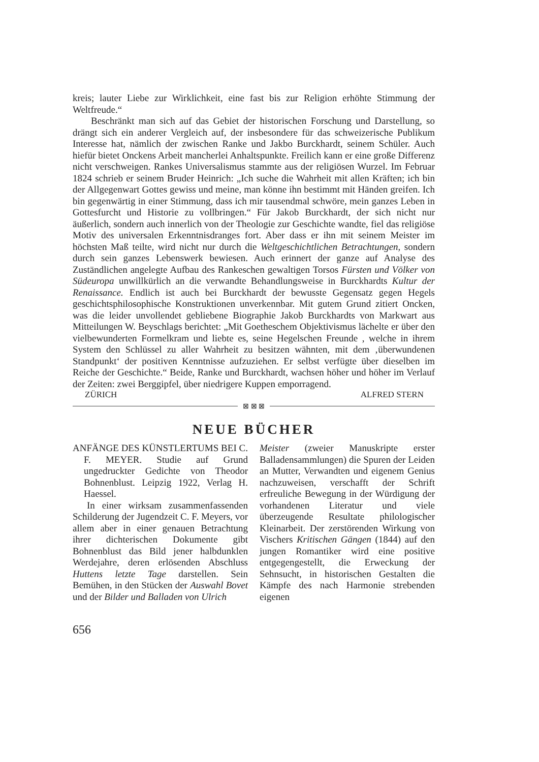kreis; lauter Liebe zur Wirklichkeit, eine fast bis zur Religion erhöhte Stimmung der Weltfreude.“
Beschränkt man sich auf das Gebiet der historischen Forschung und Darstellung, so drängt sich ein anderer Vergleich auf, der insbesondere für das schweizerische Publikum Interesse hat, nämlich der zwischen Ranke und Jakbo Burckhardt, seinem Schüler. Auch hiefür bietet Onckens Arbeit mancherlei Anhaltspunkte. Freilich kann er eine große Differenz nicht verschweigen. Rankes Universalismus stammte aus der religiösen Wurzel. Im Februar 1824 schrieb er seinem Bruder Heinrich: „Ich suche die Wahrheit mit allen Kräften; ich bin der Allgegenwart Gottes gewiss und meine, man könne ihn bestimmt mit Händen greifen. Ich bin gegenwärtig in einer Stimmung, dass ich mir tausendmal schwöre, mein ganzes Leben in Gottesfurcht und Historie zu vollbringen.“ Für Jakob Burckhardt, der sich nicht nur äußerlich, sondern auch innerlich von der Theologie zur Geschichte wandte, fiel das religiöse Motiv des universalen Erkenntnisdranges fort. Aber dass er ihn mit seinem Meister im höchsten Maß teilte, wird nicht nur durch die Weltgeschichtlichen Betrachtungen, sondern durch sein ganzes Lebenswerk bewiesen. Auch erinnert der ganze auf Analyse des Zuständlichen angelegte Aufbau des Rankeschen gewaltigen Torsos Fürsten und Völker von Südeuropa unwillkürlich an die verwandte Behandlungsweise in Burckhardts Kultur der Renaissance. Endlich ist auch bei Burckhardt der bewusste Gegensatz gegen Hegels geschichtsphilosophische Konstruktionen unverkennbar. Mit gutem Grund zitiert Oncken, was die leider unvollendet gebliebene Biographie Jakob Burckhardts von Markwart aus Mitteilungen W. Beyschlags berichtet: „Mit Goetheschem Objektivismus lächelte er über den vielbewunderten Formelkram und liebte es, seine Hegelschen Freunde , welche in ihrem System den Schlüssel zu aller Wahrheit zu besitzen wähnten, mit dem ‚überwundenen Standpunkt‘ der positiven Kenntnisse aufzuziehen. Er selbst verfügte über dieselben im Reiche der Geschichte.“ Beide, Ranke und Burckhardt, wachsen höher und höher im Verlauf der Zeiten: zwei Berggipfel, über niedrigere Kuppen emporragend.
ZÜRICH ALFRED STERN
⊠ ⊠ ⊠
NEUE BÜCHER
ANFÄNGE DES KÜNSTLERTUMS BEI C. F. MEYER. Studie auf Grund ungedruckter Gedichte von Theodor Bohnenblust. Leipzig 1922, Verlag H. Haessel.
In einer wirksam zusammenfassenden Schilderung der Jugendzeit C. F. Meyers, vor allem aber in einer genauen Betrachtung ihrer dichterischen Dokumente gibt Bohnenblust das Bild jener halbdunklen Werdejahre, deren erlösenden Abschluss Huttens letzte Tage darstellen. Sein Bemühen, in den Stücken der Auswahl Bovet und der Bilder und Balladen von Ulrich
Meister (zweier Manuskripte erster Balladensammlungen) die Spuren der Leiden an Mutter, Verwandten und eigenem Genius nachzuweisen, verschafft der Schrift erfreuliche Bewegung in der Würdigung der vorhandenen Literatur und viele überzeugende Resultate philologischer Kleinarbeit. Der zerstörenden Wirkung von Vischers Kritischen Gängen (1844) auf den jungen Romantiker wird eine positive entgegengestellt, die Erweckung der Sehnsucht, in historischen Gestalten die Kämpfe des nach Harmonie strebenden eigenen
656